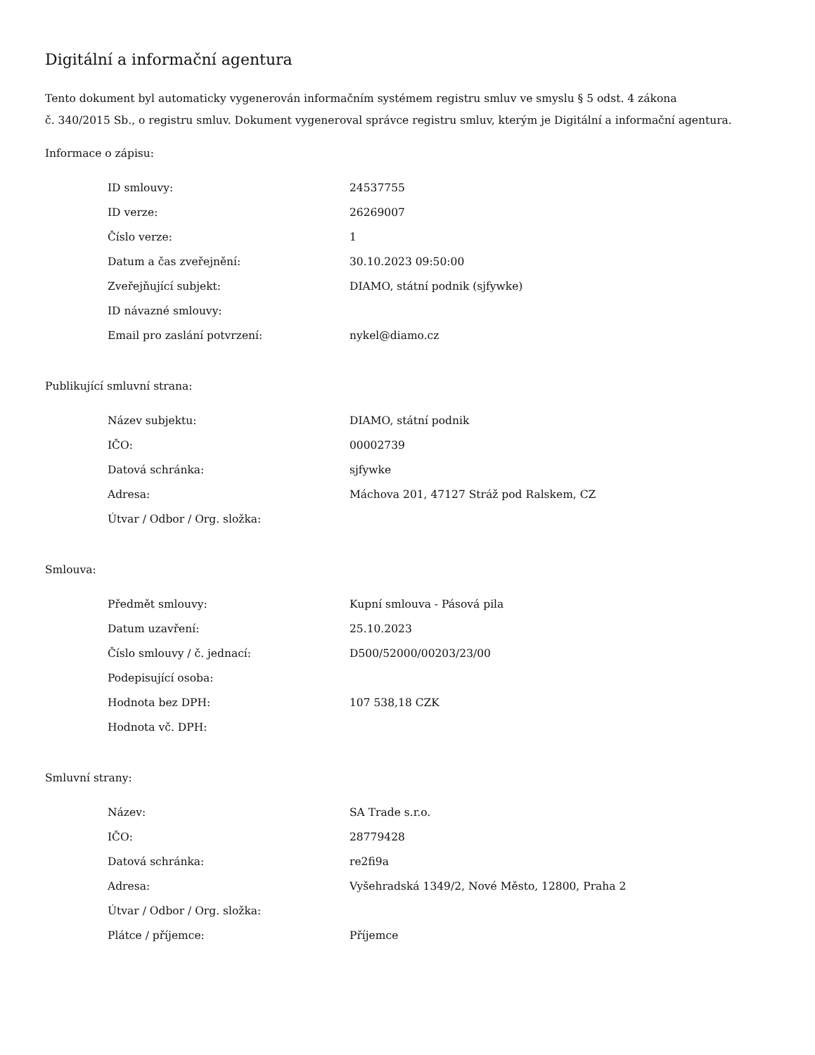Digitální a informační agentura
Tento dokument byl automaticky vygenerován informačním systémem registru smluv ve smyslu § 5 odst. 4 zákona
č. 340/2015 Sb., o registru smluv. Dokument vygeneroval správce registru smluv, kterým je Digitální a informační agentura.
Informace o zápisu:
| ID smlouvy: | 24537755 |
| ID verze: | 26269007 |
| Číslo verze: | 1 |
| Datum a čas zveřejnění: | 30.10.2023 09:50:00 |
| Zveřejňující subjekt: | DIAMO, státní podnik (sjfywke) |
| ID návazné smlouvy: | |
| Email pro zaslání potvrzení: | nykel@diamo.cz |
Publikující smluvní strana:
| Název subjektu: | DIAMO, státní podnik |
| IČO: | 00002739 |
| Datová schránka: | sjfywke |
| Adresa: | Máchova 201, 47127 Stráž pod Ralskem, CZ |
| Útvar / Odbor / Org. složka: | |
Smlouva:
| Předmět smlouvy: | Kupní smlouva - Pásová pila |
| Datum uzavření: | 25.10.2023 |
| Číslo smlouvy / č. jednací: | D500/52000/00203/23/00 |
| Podepisující osoba: | |
| Hodnota bez DPH: | 107 538,18 CZK |
| Hodnota vč. DPH: | |
Smluvní strany:
| Název: | SA Trade s.r.o. |
| IČO: | 28779428 |
| Datová schránka: | re2fi9a |
| Adresa: | Vyšehradská 1349/2, Nové Město, 12800, Praha 2 |
| Útvar / Odbor / Org. složka: | |
| Plátce / příjemce: | Příjemce |